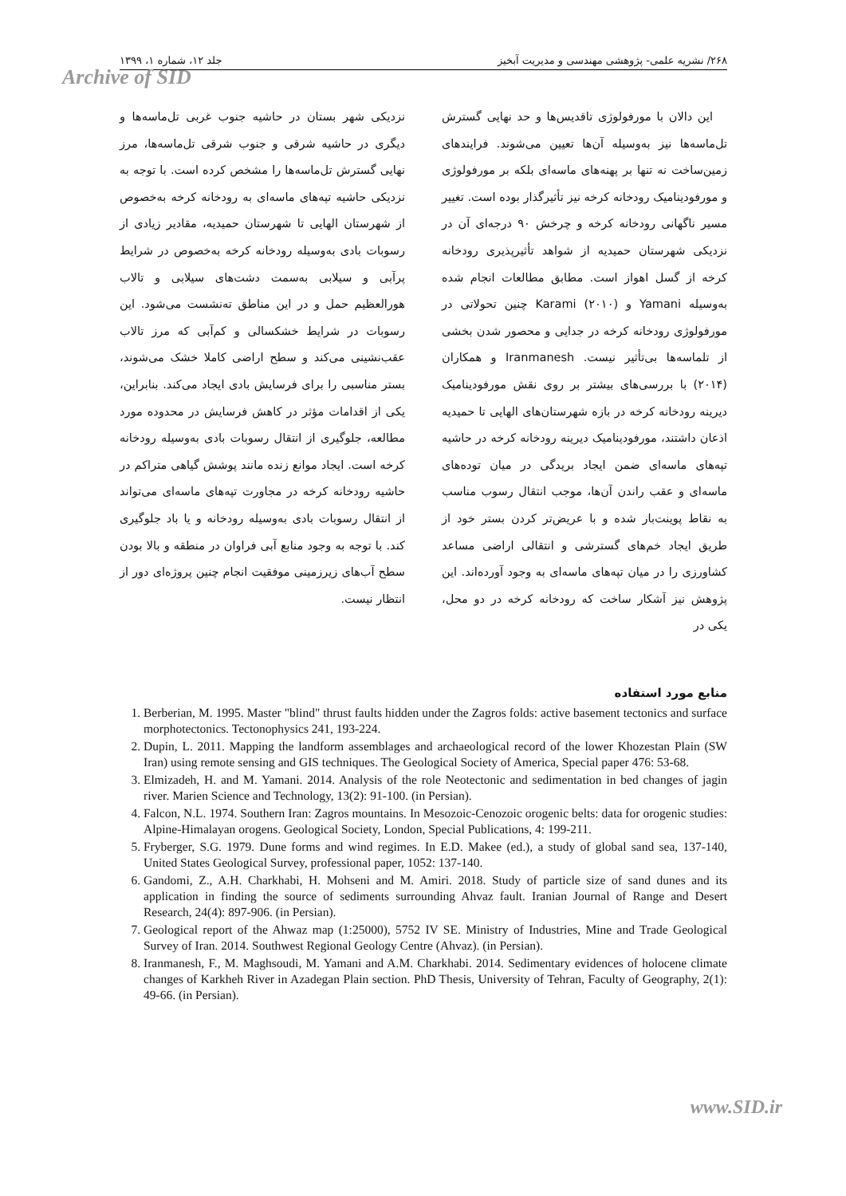۲۶۸/ نشریه علمی- پژوهشی مهندسی و مدیریت آبخیز جلد ۱۲، شماره ۱، ۱۳۹۹
Archive of SID
این دالان با مورفولوژی تاقدیس‌ها و حد نهایی گسترش تل‌ماسه‌ها نیز به‌وسیله آن‌ها تعیین می‌شوند. فرایندهای زمین‌ساخت نه تنها بر پهنه‌های ماسه‌ای بلکه بر مورفولوژی و مورفودینامیک رودخانه کرخه نیز تأثیرگذار بوده است. تغییر مسیر ناگهانی رودخانه کرخه و چرخش ۹۰ درجه‌ای آن در نزدیکی شهرستان حمیدیه از شواهد تأثیرپذیری رودخانه کرخه از گسل اهواز است. مطابق مطالعات انجام شده به‌وسیله Yamani و Karami (۲۰۱۰) چنین تحولاتی در مورفولوژی رودخانه کرخه در جدایی و محصور شدن بخشی از تلماسه‌ها بی‌تأثیر نیست. Iranmanesh و همکاران (۲۰۱۴) با بررسی‌های بیشتر بر روی نقش مورفودینامیک دیرینه رودخانه کرخه در بازه شهرستان‌های الهایی تا حمیدیه اذعان داشتند، مورفودینامیک دیرینه رودخانه کرخه در حاشیه تپه‌های ماسه‌ای ضمن ایجاد بریدگی در میان توده‌های ماسه‌ای و عقب راندن آن‌ها، موجب انتقال رسوب مناسب به نقاط پوینت‌بار شده و با عریض‌تر کردن بستر خود از طریق ایجاد خم‌های گسترشی و انتقالی اراضی مساعد کشاورزی را در میان تپه‌های ماسه‌ای به وجود آورده‌اند. این پژوهش نیز آشکار ساخت که رودخانه کرخه در دو محل، یکی در
نزدیکی شهر بستان در حاشیه جنوب غربی تل‌ماسه‌ها و دیگری در حاشیه شرقی و جنوب شرقی تل‌ماسه‌ها، مرز نهایی گسترش تل‌ماسه‌ها را مشخص کرده است. با توجه به نزدیکی حاشیه تپه‌های ماسه‌ای به رودخانه کرخه به‌خصوص از شهرستان الهایی تا شهرستان حمیدیه، مقادیر زیادی از رسوبات بادی به‌وسیله رودخانه کرخه به‌خصوص در شرایط پرآبی و سیلابی به‌سمت دشت‌های سیلابی و تالاب هورالعظیم حمل و در این مناطق ته‌نشست می‌شود. این رسوبات در شرایط خشکسالی و کم‌آبی که مرز تالاب عقب‌نشینی می‌کند و سطح اراضی کاملا خشک می‌شوند، بستر مناسبی را برای فرسایش بادی ایجاد می‌کند. بنابراین، یکی از اقدامات مؤثر در کاهش فرسایش در محدوده مورد مطالعه، جلوگیری از انتقال رسوبات بادی به‌وسیله رودخانه کرخه است. ایجاد موانع زنده مانند پوشش گیاهی متراکم در حاشیه رودخانه کرخه در مجاورت تپه‌های ماسه‌ای می‌تواند از انتقال رسوبات بادی به‌وسیله رودخانه و یا باد جلوگیری کند. با توجه به وجود منابع آبی فراوان در منطقه و بالا بودن سطح آب‌های زیرزمینی موفقیت انجام چنین پروژه‌ای دور از انتظار نیست.
منابع مورد استفاده
1. Berberian, M. 1995. Master "blind" thrust faults hidden under the Zagros folds: active basement tectonics and surface morphotectonics. Tectonophysics 241, 193-224.
2. Dupin, L. 2011. Mapping the landform assemblages and archaeological record of the lower Khozestan Plain (SW Iran) using remote sensing and GIS techniques. The Geological Society of America, Special paper 476: 53-68.
3. Elmizadeh, H. and M. Yamani. 2014. Analysis of the role Neotectonic and sedimentation in bed changes of jagin river. Marien Science and Technology, 13(2): 91-100. (in Persian).
4. Falcon, N.L. 1974. Southern Iran: Zagros mountains. In Mesozoic-Cenozoic orogenic belts: data for orogenic studies: Alpine-Himalayan orogens. Geological Society, London, Special Publications, 4: 199-211.
5. Fryberger, S.G. 1979. Dune forms and wind regimes. In E.D. Makee (ed.), a study of global sand sea, 137-140, United States Geological Survey, professional paper, 1052: 137-140.
6. Gandomi, Z., A.H. Charkhabi, H. Mohseni and M. Amiri. 2018. Study of particle size of sand dunes and its application in finding the source of sediments surrounding Ahvaz fault. Iranian Journal of Range and Desert Research, 24(4): 897-906. (in Persian).
7. Geological report of the Ahwaz map (1:25000), 5752 IV SE. Ministry of Industries, Mine and Trade Geological Survey of Iran. 2014. Southwest Regional Geology Centre (Ahvaz). (in Persian).
8. Iranmanesh, F., M. Maghsoudi, M. Yamani and A.M. Charkhabi. 2014. Sedimentary evidences of holocene climate changes of Karkheh River in Azadegan Plain section. PhD Thesis, University of Tehran, Faculty of Geography, 2(1): 49-66. (in Persian).
www.SID.ir